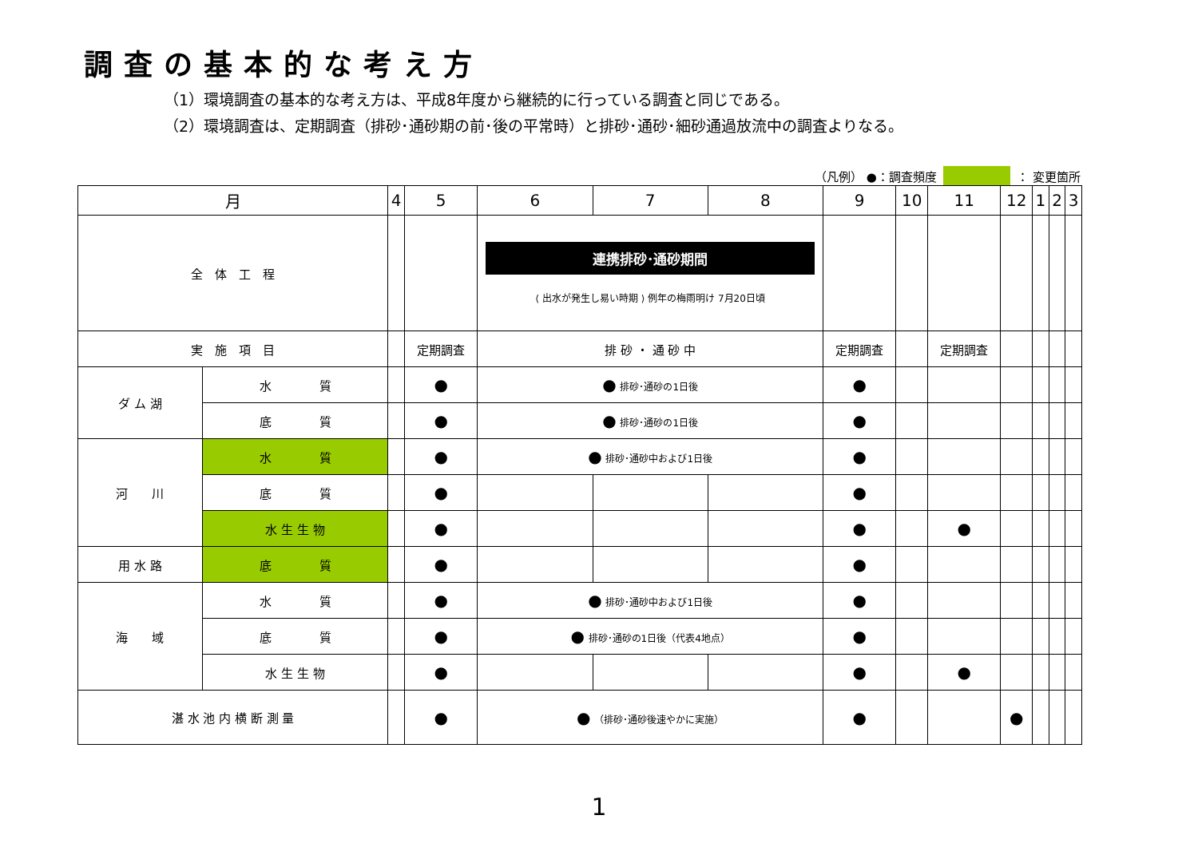調査の基本的な考え方
（1）環境調査の基本的な考え方は、平成8年度から継続的に行っている調査と同じである。
（2）環境調査は、定期調査（排砂･通砂期の前･後の平常時）と排砂･通砂･細砂通過放流中の調査よりなる。
（凡例） ●：調査頻度 ： 変更箇所
| 月 | | 4 | 5 | 6 | 7 | 8 | 9 | 10 | 11 | 12 | 1 | 2 | 3 |
| --- | --- | --- | --- | --- | --- | --- | --- | --- | --- | --- | --- | --- | --- |
| 全 体 工 程 | | | | 連携排砂･通砂期間 ⟨ 出水が発生し易い時期 ⟩ 例年の梅雨明け 7月20日頃 | | | | | | | | | |
| 実 施 項 目 | | | 定期調査 | 排 砂 ・ 通 砂 中 | | | 定期調査 | | 定期調査 | | | | |
| ダ ム 湖 | 水 質 | | ● | ● 排砂･通砂の1日後 | | | ● | | | | | | |
| | 底 質 | | ● | ● 排砂･通砂の1日後 | | | ● | | | | | | |
| 河 川 | 水 質 | | ● | ● 排砂･通砂中および1日後 | | | ● | | | | | | |
| | 底 質 | | ● | | | | ● | | | | | | |
| | 水 生 生 物 | | ● | | | | ● | | ● | | | | |
| 用 水 路 | 底 質 | | ● | | | | ● | | | | | | |
| 海 域 | 水 質 | | ● | ● 排砂･通砂中および1日後 | | | ● | | | | | | |
| | 底 質 | | ● | ● 排砂･通砂の1日後（代表4地点） | | | ● | | | | | | |
| | 水 生 生 物 | | ● | | | | ● | | ● | | | | |
| 湛 水 池 内 横 断 測 量 | | | ● | ● （排砂･通砂後速やかに実施） | | | ● | | | ● | | | |
1